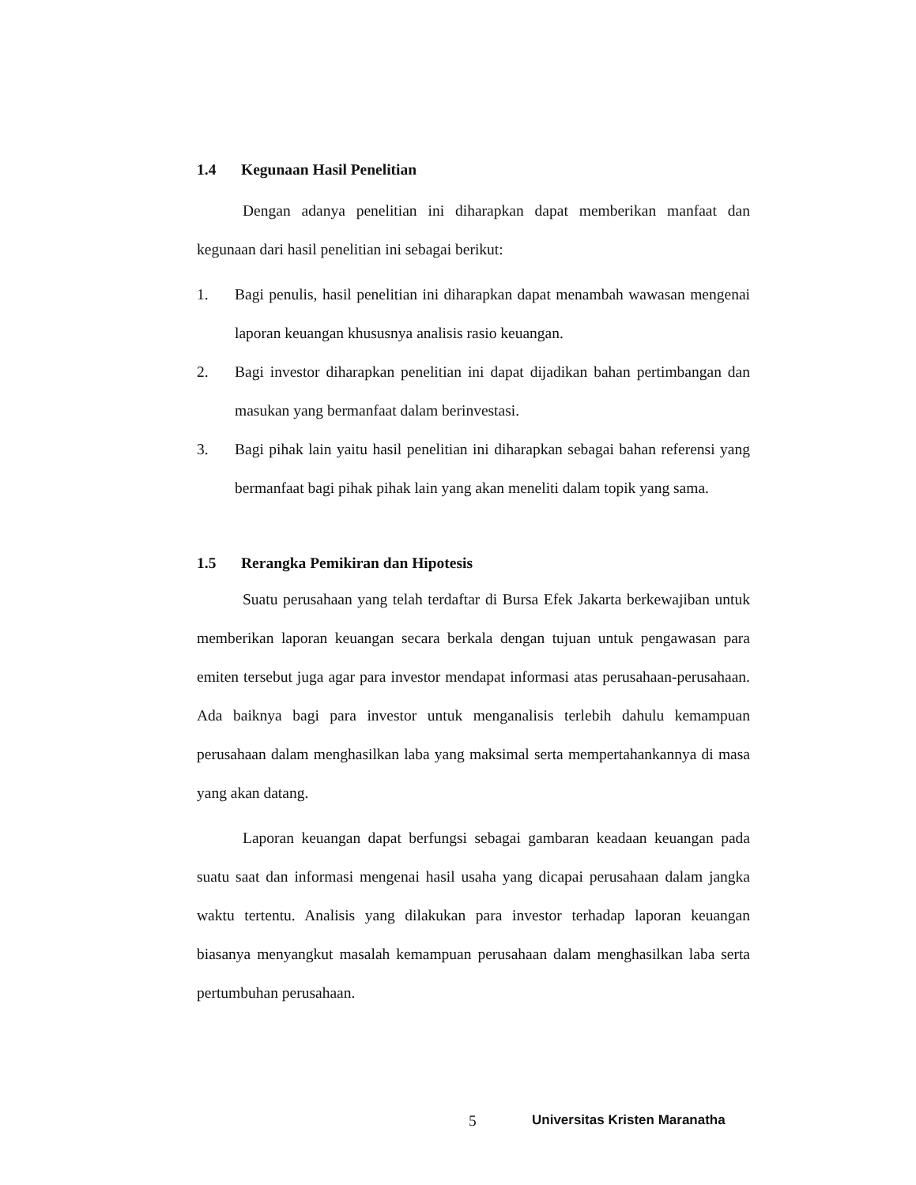1.4 Kegunaan Hasil Penelitian
Dengan adanya penelitian ini diharapkan dapat memberikan manfaat dan kegunaan dari hasil penelitian ini sebagai berikut:
1. Bagi penulis, hasil penelitian ini diharapkan dapat menambah wawasan mengenai laporan keuangan khususnya analisis rasio keuangan.
2. Bagi investor diharapkan penelitian ini dapat dijadikan bahan pertimbangan dan masukan yang bermanfaat dalam berinvestasi.
3. Bagi pihak lain yaitu hasil penelitian ini diharapkan sebagai bahan referensi yang bermanfaat bagi pihak pihak lain yang akan meneliti dalam topik yang sama.
1.5 Rerangka Pemikiran dan Hipotesis
Suatu perusahaan yang telah terdaftar di Bursa Efek Jakarta berkewajiban untuk memberikan laporan keuangan secara berkala dengan tujuan untuk pengawasan para emiten tersebut juga agar para investor mendapat informasi atas perusahaan-perusahaan. Ada baiknya bagi para investor untuk menganalisis terlebih dahulu kemampuan perusahaan dalam menghasilkan laba yang maksimal serta mempertahankannya di masa yang akan datang.
Laporan keuangan dapat berfungsi sebagai gambaran keadaan keuangan pada suatu saat dan informasi mengenai hasil usaha yang dicapai perusahaan dalam jangka waktu tertentu. Analisis yang dilakukan para investor terhadap laporan keuangan biasanya menyangkut masalah kemampuan perusahaan dalam menghasilkan laba serta pertumbuhan perusahaan.
5 Universitas Kristen Maranatha